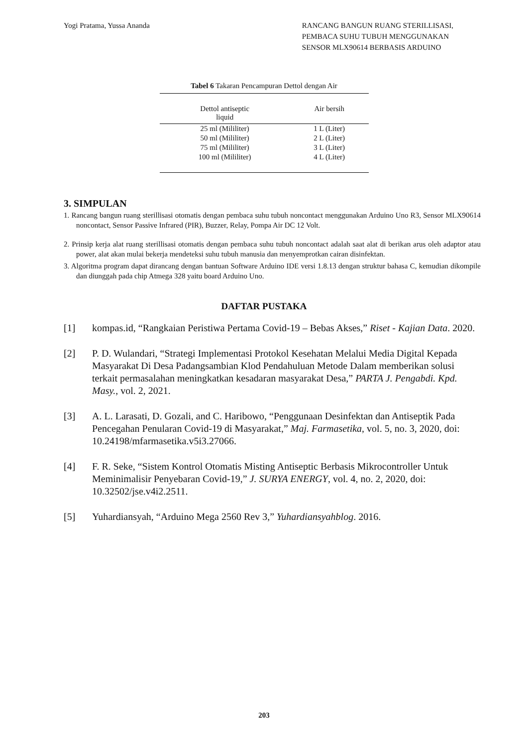Yogi Pratama, Yussa Ananda RANCANG BANGUN RUANG STERILLISASI,
PEMBACA SUHU TUBUH MENGGUNAKAN
SENSOR MLX90614 BERBASIS ARDUINO
Tabel 6 Takaran Pencampuran Dettol dengan Air
| Dettol antiseptic liquid | Air bersih |
| --- | --- |
| 25 ml (Mililiter) | 1 L (Liter) |
| 50 ml (Mililiter) | 2 L (Liter) |
| 75 ml (Mililiter) | 3 L (Liter) |
| 100 ml (Mililiter) | 4 L (Liter) |
3. SIMPULAN
1. Rancang bangun ruang sterillisasi otomatis dengan pembaca suhu tubuh noncontact menggunakan Arduino Uno R3, Sensor MLX90614 noncontact, Sensor Passive Infrared (PIR), Buzzer, Relay, Pompa Air DC 12 Volt.
2. Prinsip kerja alat ruang sterillisasi otomatis dengan pembaca suhu tubuh noncontact adalah saat alat di berikan arus oleh adaptor atau power, alat akan mulai bekerja mendeteksi suhu tubuh manusia dan menyemprotkan cairan disinfektan.
3. Algoritma program dapat dirancang dengan bantuan Software Arduino IDE versi 1.8.13 dengan struktur bahasa C, kemudian dikompile dan diunggah pada chip Atmega 328 yaitu board Arduino Uno.
DAFTAR PUSTAKA
[1] kompas.id, “Rangkaian Peristiwa Pertama Covid-19 – Bebas Akses,” Riset - Kajian Data. 2020.
[2] P. D. Wulandari, “Strategi Implementasi Protokol Kesehatan Melalui Media Digital Kepada Masyarakat Di Desa Padangsambian Klod Pendahuluan Metode Dalam memberikan solusi terkait permasalahan meningkatkan kesadaran masyarakat Desa,” PARTA J. Pengabdi. Kpd. Masy., vol. 2, 2021.
[3] A. L. Larasati, D. Gozali, and C. Haribowo, “Penggunaan Desinfektan dan Antiseptik Pada Pencegahan Penularan Covid-19 di Masyarakat,” Maj. Farmasetika, vol. 5, no. 3, 2020, doi: 10.24198/mfarmasetika.v5i3.27066.
[4] F. R. Seke, “Sistem Kontrol Otomatis Misting Antiseptic Berbasis Mikrocontroller Untuk Meminimalisir Penyebaran Covid-19,” J. SURYA ENERGY, vol. 4, no. 2, 2020, doi: 10.32502/jse.v4i2.2511.
[5] Yuhardiansyah, “Arduino Mega 2560 Rev 3,” Yuhardiansyahblog. 2016.
203